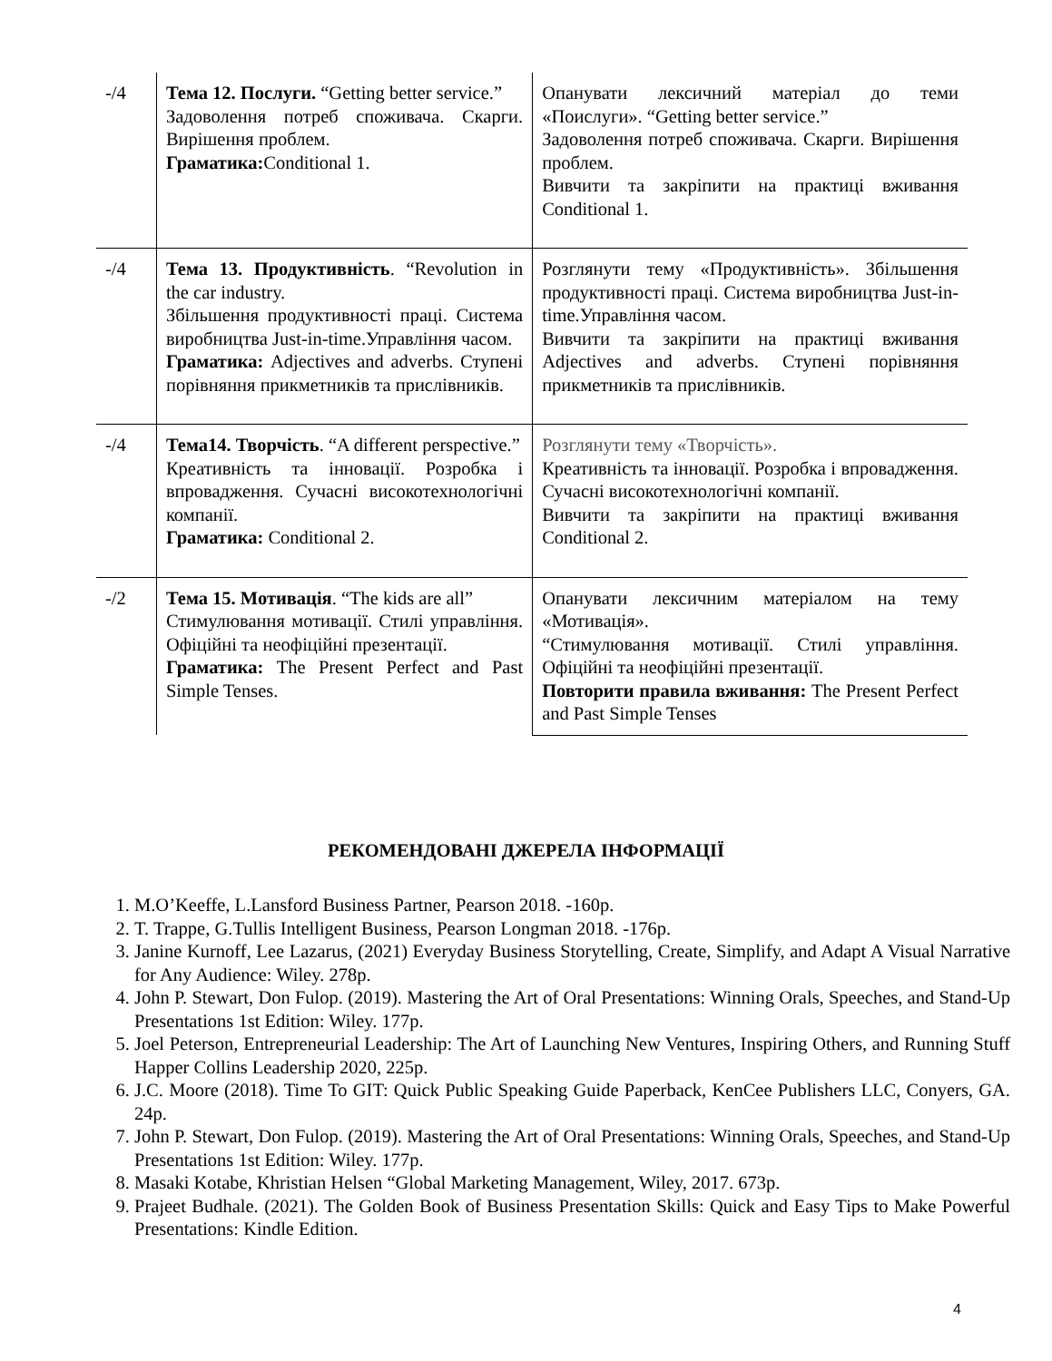| -/4 | Тема 12. Послуги. “Getting better service.” Задоволення потреб споживача. Скарги. Вирішення проблем. Граматика: Conditional 1. | Опанувати лексичний матеріал до теми «Поислуги». “Getting better service.” Задоволення потреб споживача. Скарги. Вирішення проблем. Вивчити та закріпити на практиці вживання Conditional 1. |
| -/4 | Тема 13. Продуктивність . “Revolution in the car industry. Збільшення продуктивності праці. Система виробництва Just-in-time.Управління часом. Граматика: Adjectives and adverbs. Ступені порівняння прикметників та прислівників. | Розглянути тему «Продуктивність». Збільшення продуктивності праці. Система виробництва Just-in-time.Управління часом. Вивчити та закріпити на практиці вживання Adjectives and adverbs. Ступені порівняння прикметників та прислівників. |
| -/4 | Тема14. Творчість . “A different perspective.” Креативність та інновації. Розробка і впровадження. Сучасні високотехнологічні компанії. Граматика: Conditional 2. | Розглянути тему «Творчість». Креативність та інновації. Розробка і впровадження. Сучасні високотехнологічні компанії. Вивчити та закріпити на практиці вживання Conditional 2. |
| -/2 | Тема 15. Мотивація . “The kids are all” Стимулювання мотивації. Стилі управління. Офіційні та неофіційні презентації. Граматика: The Present Perfect and Past Simple Tenses. | Опанувати лексичним матеріалом на тему «Мотивація». “Стимулювання мотивації. Стилі управління. Офіційні та неофіційні презентації. Повторити правила вживання: The Present Perfect and Past Simple Tenses |
РЕКОМЕНДОВАНІ ДЖЕРЕЛА ІНФОРМАЦІЇ
1. M.O’Keeffe, L.Lansford Business Partner, Pearson 2018. -160p.
2. T. Trappe, G.Tullis Intelligent Business, Pearson Longman 2018. -176p.
3. Janine Kurnoff, Lee Lazarus, (2021) Everyday Business Storytelling, Create, Simplify, and Adapt A Visual Narrative for Any Audience: Wiley. 278p.
4. John P. Stewart, Don Fulop. (2019). Mastering the Art of Oral Presentations: Winning Orals, Speeches, and Stand-Up Presentations 1st Edition: Wiley. 177p.
5. Joel Peterson, Entrepreneurial Leadership: The Art of Launching New Ventures, Inspiring Others, and Running Stuff Happer Collins Leadership 2020, 225p.
6. J.C. Moore (2018). Time To GIT: Quick Public Speaking Guide Paperback, KenCee Publishers LLC, Conyers, GA. 24p.
7. John P. Stewart, Don Fulop. (2019). Mastering the Art of Oral Presentations: Winning Orals, Speeches, and Stand-Up Presentations 1st Edition: Wiley. 177p.
8. Masaki Kotabe, Khristian Helsen “Global Marketing Management, Wiley, 2017. 673p.
9. Prajeet Budhale. (2021). The Golden Book of Business Presentation Skills: Quick and Easy Tips to Make Powerful Presentations: Kindle Edition.
4